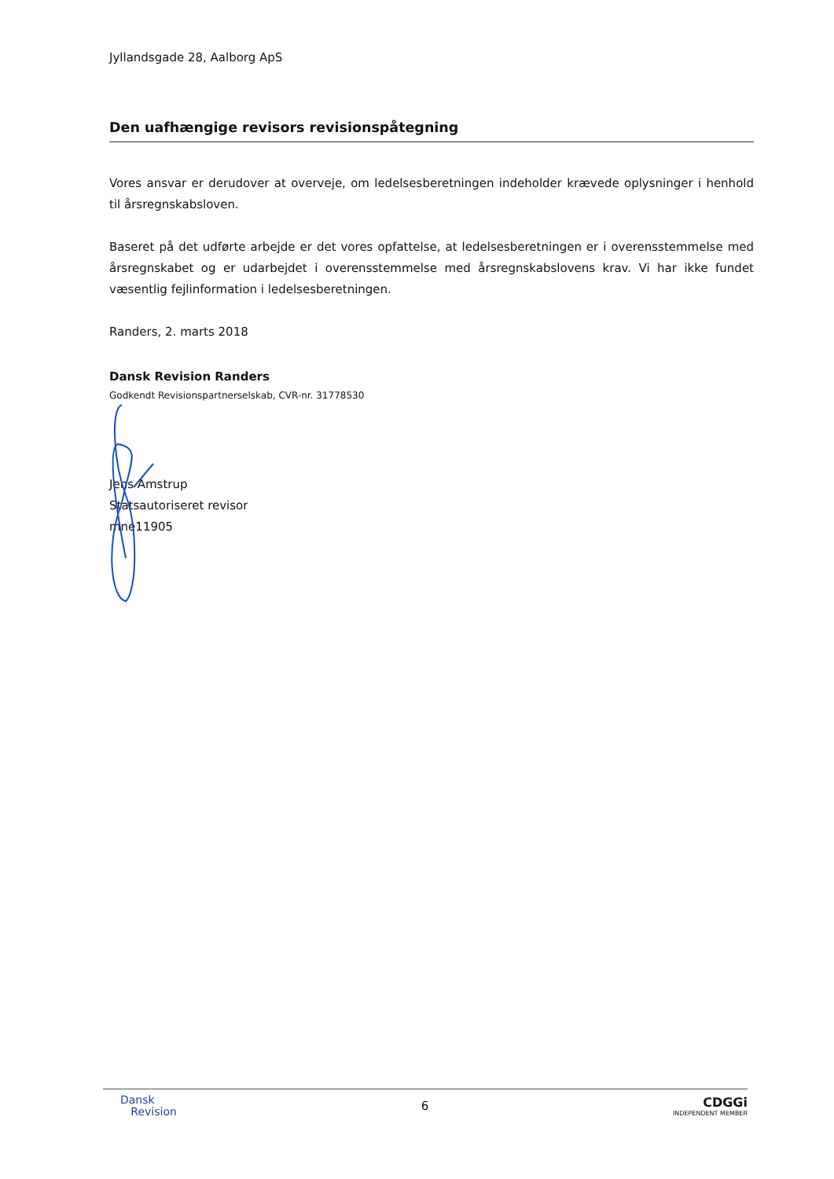Jyllandsgade 28, Aalborg ApS
Den uafhængige revisors revisionspåtegning
Vores ansvar er derudover at overveje, om ledelsesberetningen indeholder krævede oplysninger i henhold til årsregnskabsloven.
Baseret på det udførte arbejde er det vores opfattelse, at ledelsesberetningen er i overensstemmelse med årsregnskabet og er udarbejdet i overensstemmelse med årsregnskabslovens krav. Vi har ikke fundet væsentlig fejlinformation i ledelsesberetningen.
Randers, 2. marts 2018
Dansk Revision Randers
Godkendt Revisionspartnerselskab, CVR-nr. 31778530
Jens Amstrup
Statsautoriseret revisor
mne11905
Dansk
Revision
6
CDGGi
INDEPENDENT MEMBER